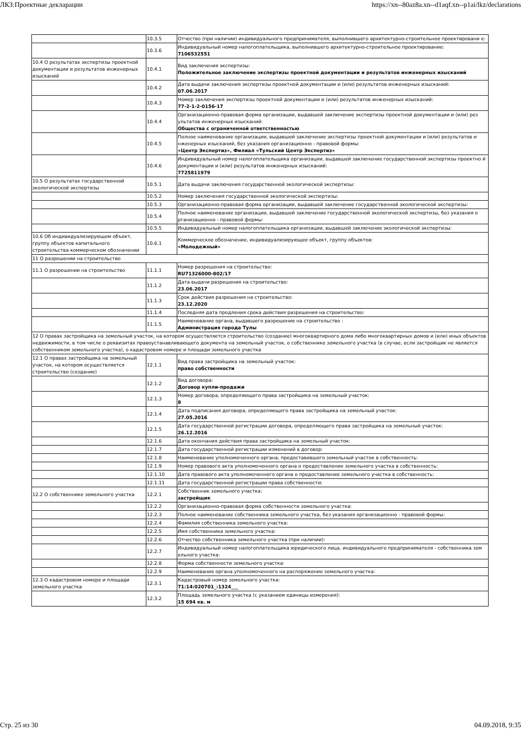ЛКЗ:Проектные декларации https://xn--80az8a.xn--d1aqf.xn--p1ai/lkz/declarations
| | 10.3.5 | Отчество (при наличии) индивидуального предпринимателя, выполнившего архитектурно-строительное проектировани е: |
| | 10.3.6 | Индивидуальный номер налогоплательщика, выполнившего архитектурно-строительное проектирование: 7106532551 |
| 10.4 О результатах экспертизы проектной документации и результатов инженерных изысканий | 10.4.1 | Вид заключения экспертизы: Положительное заключение экспертизы проектной документации и результатов инженерных изысканий |
| | 10.4.2 | Дата выдачи заключения экспертизы проектной документации и (или) результатов инженерных изысканий: 07.06.2017 |
| | 10.4.3 | Номер заключения экспертизы проектной документации и (или) результатов инженерных изысканий: 77-2-1-2-0156-17 |
| | 10.4.4 | Организационно-правовая форма организации, выдавшей заключение экспертизы проектной документации и (или) рез ультатов инженерных изысканий: Общества с ограниченной ответственностью |
| | 10.4.5 | Полное наименование организации, выдавшей заключение экспертизы проектной документации и (или) результатов и нженерных изысканий, без указания организационно - правовой формы: «Центр Экспертиз», Филиал «Тульский Центр Экспертиз» |
| | 10.4.6 | Индивидуальный номер налогоплательщика организации, выдавшей заключение государственной экспертизы проектно й документации и (или) результатов инженерных изысканий: 7725811979 |
| 10.5 О результатах государственной экологической экспертизы | 10.5.1 | Дата выдачи заключения государственной экологической экспертизы: |
| | 10.5.2 | Номер заключения государственной экологической экспертизы: |
| | 10.5.3 | Организационно-правовая форма организации, выдавшей заключение государственной экологической экспертизы: |
| | 10.5.4 | Полное наименование организации, выдавшей заключение государственной экологической экспертизы, без указания о рганизационно - правовой формы: |
| | 10.5.5 | Индивидуальный номер налогоплательщика организации, выдавшей заключение экологической экспертизы: |
| 10.6 Об индивидуализирующем объект, группу объектов капитального строительства коммерческом обозначении | 10.6.1 | Коммерческое обозначение, индивидуализирующее объект, группу объектов: «Молодежный» |
| 11 О разрешении на строительство | | |
| 11.1 О разрешении на строительство | 11.1.1 | Номер разрешения на строительство: RU71326000-802/17 |
| | 11.1.2 | Дата выдачи разрешения на строительство: 23.06.2017 |
| | 11.1.3 | Срок действия разрешения на строительство: 23.12.2020 |
| | 11.1.4 | Последняя дата продления срока действия разрешения на строительство: |
| | 11.1.5 | Наименование органа, выдавшего разрешение на строительство : Администрация города Тулы |
| 12 О правах застройщика на земельный участок, на котором осуществляется строительство (создание) многоквартирного дома либо многоквартирных домов и (или) иных объектов недвижимости, в том числе о реквизитах правоустанавливающего документа на земельный участок, о собственнике земельного участка (в случае, если застройщик не является собственником земельного участка), о кадастровом номере и площади земельного участка | | |
| 12.1 О правах застройщика на земельный участок, на котором осуществляется строительство (создание) | 12.1.1 | Вид права застройщика на земельный участок: право собственности |
| | 12.1.2 | Вид договора: Договор купли-продажи |
| | 12.1.3 | Номер договора, определяющего права застройщика на земельный участок: 8 |
| | 12.1.4 | Дата подписания договора, определяющего права застройщика на земельный участок: 27.05.2016 |
| | 12.1.5 | Дата государственной регистрации договора, определяющего права застройщика на земельный участок: 26.12.2016 |
| | 12.1.6 | Дата окончания действия права застройщика на земельный участок: |
| | 12.1.7 | Дата государственной регистрации изменений в договор: |
| | 12.1.8 | Наименование уполномоченного органа, предоставившего земельный участок в собственность: |
| | 12.1.9 | Номер правового акта уполномоченного органа о предоставление земельного участка в собственность: |
| | 12.1.10 | Дата правового акта уполномоченного органа о предоставление земельного участка в собственность: |
| | 12.1.11 | Дата государственной регистрации права собственности: |
| 12.2 О собственнике земельного участка | 12.2.1 | Собственник земельного участка: застройщик |
| | 12.2.2 | Организационно-правовая форма собственности земельного участка: |
| | 12.2.3 | Полное наименование собственника земельного участка, без указания организационно - правовой формы: |
| | 12.2.4 | Фамилия собственника земельного участка: |
| | 12.2.5 | Имя собственника земельного участка: |
| | 12.2.6 | Отчество собственника земельного участка (при наличии): |
| | 12.2.7 | Индивидуальный номер налогоплательщика юридического лица, индивидуального предпринимателя - собственника зем ельного участка: |
| | 12.2.8 | Форма собственности земельного участка: |
| | 12.2.9 | Наименование органа уполномоченного на распоряжение земельного участка: |
| 12.3 О кадастровом номере и площади земельного участка | 12.3.1 | Кадастровый номер земельного участка: 71:14:020701_:1324___ |
| | 12.3.2 | Площадь земельного участка (с указанием единицы измерения): 15 694 кв. м |
Стр. 25 из 30 04.09.2018, 9:35